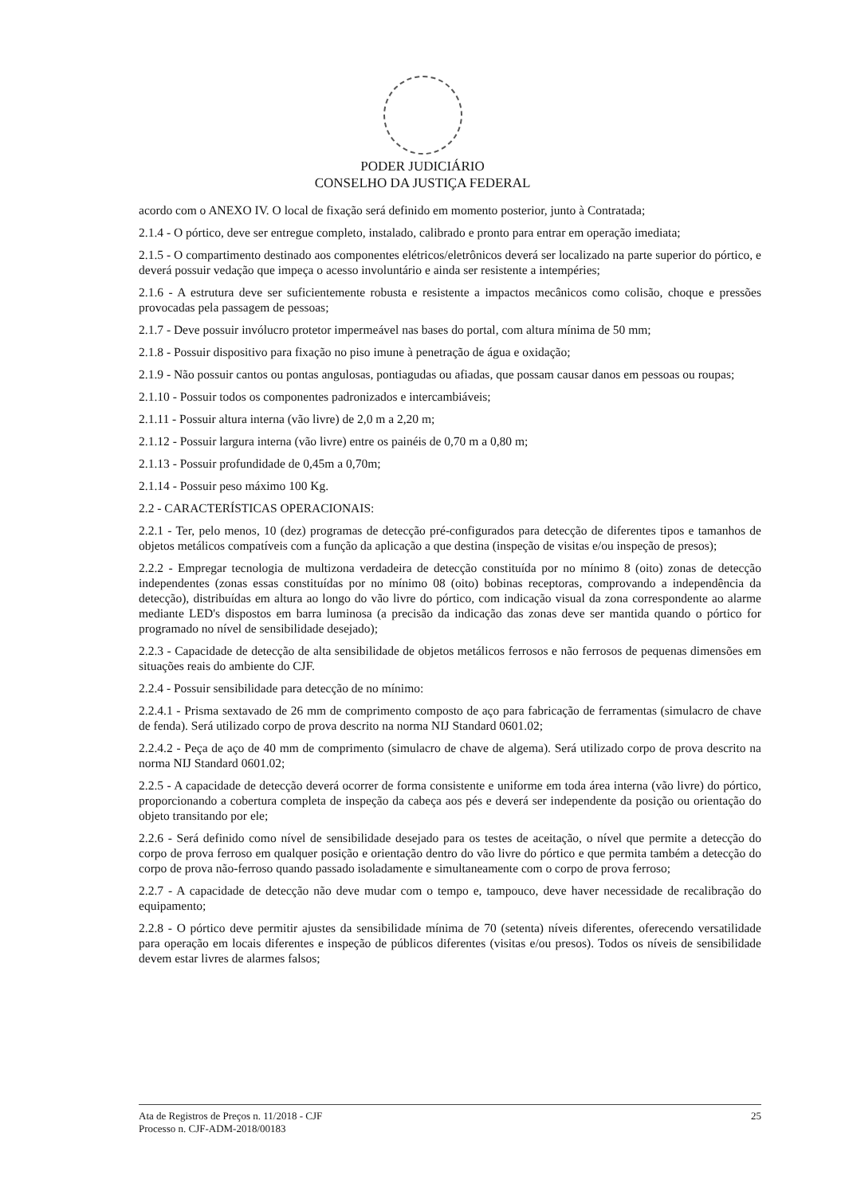PODER JUDICIÁRIO
CONSELHO DA JUSTIÇA FEDERAL
acordo com o ANEXO IV. O local de fixação será definido em momento posterior, junto à Contratada;
2.1.4 - O pórtico, deve ser entregue completo, instalado, calibrado e pronto para entrar em operação imediata;
2.1.5 - O compartimento destinado aos componentes elétricos/eletrônicos deverá ser localizado na parte superior do pórtico, e deverá possuir vedação que impeça o acesso involuntário e ainda ser resistente a intempéries;
2.1.6 - A estrutura deve ser suficientemente robusta e resistente a impactos mecânicos como colisão, choque e pressões provocadas pela passagem de pessoas;
2.1.7 - Deve possuir invólucro protetor impermeável nas bases do portal, com altura mínima de 50 mm;
2.1.8 - Possuir dispositivo para fixação no piso imune à penetração de água e oxidação;
2.1.9 - Não possuir cantos ou pontas angulosas, pontiagudas ou afiadas, que possam causar danos em pessoas ou roupas;
2.1.10 - Possuir todos os componentes padronizados e intercambiáveis;
2.1.11 - Possuir altura interna (vão livre) de 2,0 m a 2,20 m;
2.1.12 - Possuir largura interna (vão livre) entre os painéis de 0,70 m a 0,80 m;
2.1.13 - Possuir profundidade de 0,45m a 0,70m;
2.1.14 - Possuir peso máximo 100 Kg.
2.2 - CARACTERÍSTICAS OPERACIONAIS:
2.2.1 - Ter, pelo menos, 10 (dez) programas de detecção pré-configurados para detecção de diferentes tipos e tamanhos de objetos metálicos compatíveis com a função da aplicação a que destina (inspeção de visitas e/ou inspeção de presos);
2.2.2 - Empregar tecnologia de multizona verdadeira de detecção constituída por no mínimo 8 (oito) zonas de detecção independentes (zonas essas constituídas por no mínimo 08 (oito) bobinas receptoras, comprovando a independência da detecção), distribuídas em altura ao longo do vão livre do pórtico, com indicação visual da zona correspondente ao alarme mediante LED's dispostos em barra luminosa (a precisão da indicação das zonas deve ser mantida quando o pórtico for programado no nível de sensibilidade desejado);
2.2.3 - Capacidade de detecção de alta sensibilidade de objetos metálicos ferrosos e não ferrosos de pequenas dimensões em situações reais do ambiente do CJF.
2.2.4 - Possuir sensibilidade para detecção de no mínimo:
2.2.4.1 - Prisma sextavado de 26 mm de comprimento composto de aço para fabricação de ferramentas (simulacro de chave de fenda). Será utilizado corpo de prova descrito na norma NIJ Standard 0601.02;
2.2.4.2 - Peça de aço de 40 mm de comprimento (simulacro de chave de algema). Será utilizado corpo de prova descrito na norma NIJ Standard 0601.02;
2.2.5 - A capacidade de detecção deverá ocorrer de forma consistente e uniforme em toda área interna (vão livre) do pórtico, proporcionando a cobertura completa de inspeção da cabeça aos pés e deverá ser independente da posição ou orientação do objeto transitando por ele;
2.2.6 - Será definido como nível de sensibilidade desejado para os testes de aceitação, o nível que permite a detecção do corpo de prova ferroso em qualquer posição e orientação dentro do vão livre do pórtico e que permita também a detecção do corpo de prova não-ferroso quando passado isoladamente e simultaneamente com o corpo de prova ferroso;
2.2.7 - A capacidade de detecção não deve mudar com o tempo e, tampouco, deve haver necessidade de recalibração do equipamento;
2.2.8 - O pórtico deve permitir ajustes da sensibilidade mínima de 70 (setenta) níveis diferentes, oferecendo versatilidade para operação em locais diferentes e inspeção de públicos diferentes (visitas e/ou presos). Todos os níveis de sensibilidade devem estar livres de alarmes falsos;
Ata de Registros de Preços n. 11/2018 - CJF
Processo n. CJF-ADM-2018/00183
25